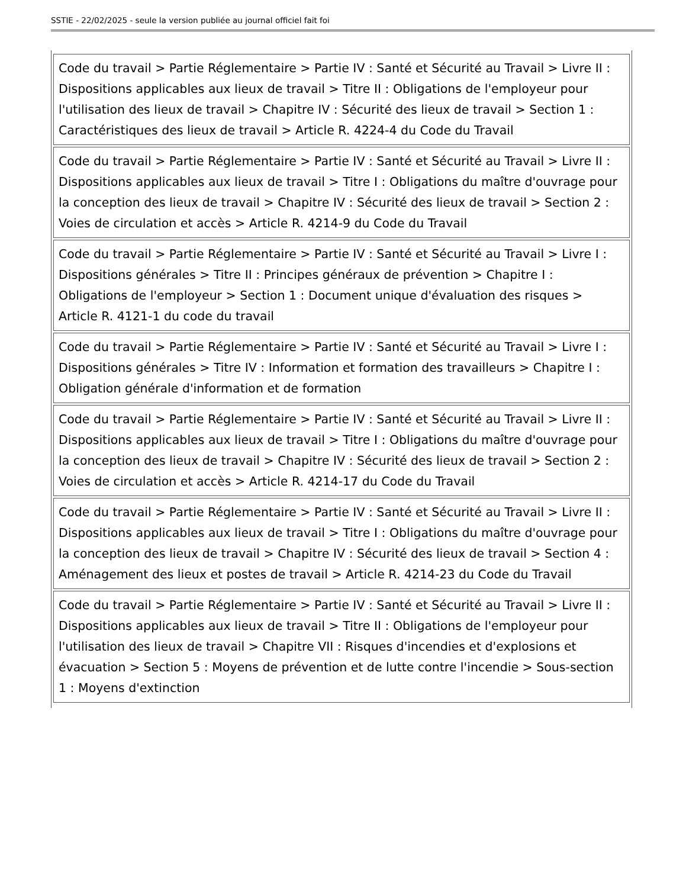SSTIE - 22/02/2025 - seule la version publiée au journal officiel fait foi
| Code du travail > Partie Réglementaire > Partie IV : Santé et Sécurité au Travail > Livre II : Dispositions applicables aux lieux de travail > Titre II : Obligations de l'employeur pour l'utilisation des lieux de travail > Chapitre IV : Sécurité des lieux de travail > Section 1 : Caractéristiques des lieux de travail > Article R. 4224-4 du Code du Travail |
| Code du travail > Partie Réglementaire > Partie IV : Santé et Sécurité au Travail > Livre II : Dispositions applicables aux lieux de travail > Titre I : Obligations du maître d'ouvrage pour la conception des lieux de travail > Chapitre IV : Sécurité des lieux de travail > Section 2 : Voies de circulation et accès > Article R. 4214-9 du Code du Travail |
| Code du travail > Partie Réglementaire > Partie IV : Santé et Sécurité au Travail > Livre I : Dispositions générales > Titre II : Principes généraux de prévention > Chapitre I : Obligations de l'employeur > Section 1 : Document unique d'évaluation des risques > Article R. 4121-1 du code du travail |
| Code du travail > Partie Réglementaire > Partie IV : Santé et Sécurité au Travail > Livre I : Dispositions générales > Titre IV : Information et formation des travailleurs > Chapitre I : Obligation générale d'information et de formation |
| Code du travail > Partie Réglementaire > Partie IV : Santé et Sécurité au Travail > Livre II : Dispositions applicables aux lieux de travail > Titre I : Obligations du maître d'ouvrage pour la conception des lieux de travail > Chapitre IV : Sécurité des lieux de travail > Section 2 : Voies de circulation et accès > Article R. 4214-17 du Code du Travail |
| Code du travail > Partie Réglementaire > Partie IV : Santé et Sécurité au Travail > Livre II : Dispositions applicables aux lieux de travail > Titre I : Obligations du maître d'ouvrage pour la conception des lieux de travail > Chapitre IV : Sécurité des lieux de travail > Section 4 : Aménagement des lieux et postes de travail > Article R. 4214-23 du Code du Travail |
| Code du travail > Partie Réglementaire > Partie IV : Santé et Sécurité au Travail > Livre II : Dispositions applicables aux lieux de travail > Titre II : Obligations de l'employeur pour l'utilisation des lieux de travail > Chapitre VII : Risques d'incendies et d'explosions et évacuation > Section 5 : Moyens de prévention et de lutte contre l'incendie > Sous-section 1 : Moyens d'extinction |